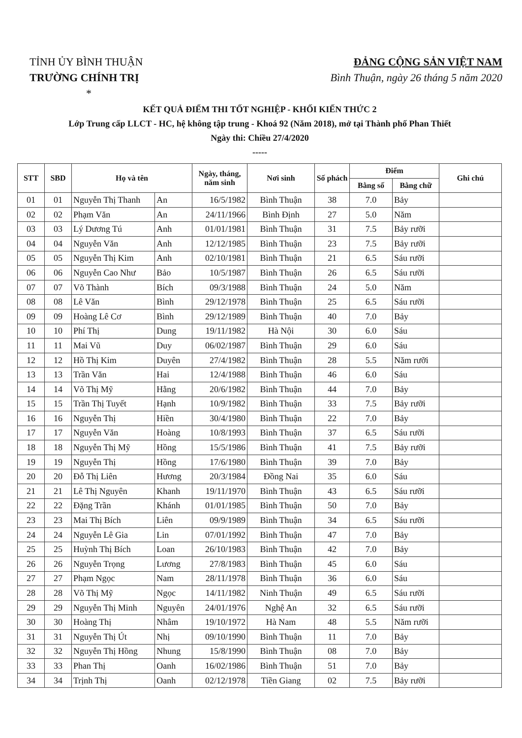TỈNH ỦY BÌNH THUẬN
TRƯỜNG CHÍNH TRỊ
*
ĐẢNG CỘNG SẢN VIỆT NAM
Bình Thuận, ngày 26 tháng 5 năm 2020
KẾT QUẢ ĐIỂM THI TỐT NGHIỆP - KHỐI KIẾN THỨC 2
Lớp Trung cấp LLCT - HC, hệ không tập trung - Khoá 92 (Năm 2018), mở tại Thành phố Phan Thiết
Ngày thi: Chiều 27/4/2020
-----
| STT | SBD | Họ và tên | | Ngày, tháng, năm sinh | Nơi sinh | Số phách | Điểm | | Ghi chú |
| --- | --- | --- | --- | --- | --- | --- | --- | --- | --- |
| | | | | | | | Bằng số | Bằng chữ | |
| 01 | 01 | Nguyễn Thị Thanh | An | 16/5/1982 | Bình Thuận | 38 | 7.0 | Bảy | |
| 02 | 02 | Phạm Văn | An | 24/11/1966 | Bình Định | 27 | 5.0 | Năm | |
| 03 | 03 | Lý Dương Tú | Anh | 01/01/1981 | Bình Thuận | 31 | 7.5 | Bảy rưỡi | |
| 04 | 04 | Nguyễn Văn | Anh | 12/12/1985 | Bình Thuận | 23 | 7.5 | Bảy rưỡi | |
| 05 | 05 | Nguyễn Thị Kim | Anh | 02/10/1981 | Bình Thuận | 21 | 6.5 | Sáu rưỡi | |
| 06 | 06 | Nguyễn Cao Như | Bảo | 10/5/1987 | Bình Thuận | 26 | 6.5 | Sáu rưỡi | |
| 07 | 07 | Võ Thành | Bích | 09/3/1988 | Bình Thuận | 24 | 5.0 | Năm | |
| 08 | 08 | Lê Văn | Bình | 29/12/1978 | Bình Thuận | 25 | 6.5 | Sáu rưỡi | |
| 09 | 09 | Hoàng Lê Cơ | Bình | 29/12/1989 | Bình Thuận | 40 | 7.0 | Bảy | |
| 10 | 10 | Phí Thị | Dung | 19/11/1982 | Hà Nội | 30 | 6.0 | Sáu | |
| 11 | 11 | Mai Vũ | Duy | 06/02/1987 | Bình Thuận | 29 | 6.0 | Sáu | |
| 12 | 12 | Hồ Thị Kim | Duyên | 27/4/1982 | Bình Thuận | 28 | 5.5 | Năm rưỡi | |
| 13 | 13 | Trần Văn | Hai | 12/4/1988 | Bình Thuận | 46 | 6.0 | Sáu | |
| 14 | 14 | Võ Thị Mỹ | Hằng | 20/6/1982 | Bình Thuận | 44 | 7.0 | Bảy | |
| 15 | 15 | Trần Thị Tuyết | Hạnh | 10/9/1982 | Bình Thuận | 33 | 7.5 | Bảy rưỡi | |
| 16 | 16 | Nguyễn Thị | Hiền | 30/4/1980 | Bình Thuận | 22 | 7.0 | Bảy | |
| 17 | 17 | Nguyễn Văn | Hoàng | 10/8/1993 | Bình Thuận | 37 | 6.5 | Sáu rưỡi | |
| 18 | 18 | Nguyễn Thị Mỹ | Hồng | 15/5/1986 | Bình Thuận | 41 | 7.5 | Bảy rưỡi | |
| 19 | 19 | Nguyễn Thị | Hồng | 17/6/1980 | Bình Thuận | 39 | 7.0 | Bảy | |
| 20 | 20 | Đỗ Thị Liên | Hương | 20/3/1984 | Đồng Nai | 35 | 6.0 | Sáu | |
| 21 | 21 | Lê Thị Nguyên | Khanh | 19/11/1970 | Bình Thuận | 43 | 6.5 | Sáu rưỡi | |
| 22 | 22 | Đặng Trần | Khánh | 01/01/1985 | Bình Thuận | 50 | 7.0 | Bảy | |
| 23 | 23 | Mai Thị Bích | Liên | 09/9/1989 | Bình Thuận | 34 | 6.5 | Sáu rưỡi | |
| 24 | 24 | Nguyễn Lê Gia | Lin | 07/01/1992 | Bình Thuận | 47 | 7.0 | Bảy | |
| 25 | 25 | Huỳnh Thị Bích | Loan | 26/10/1983 | Bình Thuận | 42 | 7.0 | Bảy | |
| 26 | 26 | Nguyễn Trọng | Lương | 27/8/1983 | Bình Thuận | 45 | 6.0 | Sáu | |
| 27 | 27 | Phạm Ngọc | Nam | 28/11/1978 | Bình Thuận | 36 | 6.0 | Sáu | |
| 28 | 28 | Võ Thị Mỹ | Ngọc | 14/11/1982 | Ninh Thuận | 49 | 6.5 | Sáu rưỡi | |
| 29 | 29 | Nguyễn Thị Minh | Nguyên | 24/01/1976 | Nghệ An | 32 | 6.5 | Sáu rưỡi | |
| 30 | 30 | Hoàng Thị | Nhâm | 19/10/1972 | Hà Nam | 48 | 5.5 | Năm rưỡi | |
| 31 | 31 | Nguyễn Thị Út | Nhị | 09/10/1990 | Bình Thuận | 11 | 7.0 | Bảy | |
| 32 | 32 | Nguyễn Thị Hồng | Nhung | 15/8/1990 | Bình Thuận | 08 | 7.0 | Bảy | |
| 33 | 33 | Phan Thị | Oanh | 16/02/1986 | Bình Thuận | 51 | 7.0 | Bảy | |
| 34 | 34 | Trịnh Thị | Oanh | 02/12/1978 | Tiền Giang | 02 | 7.5 | Bảy rưỡi | |